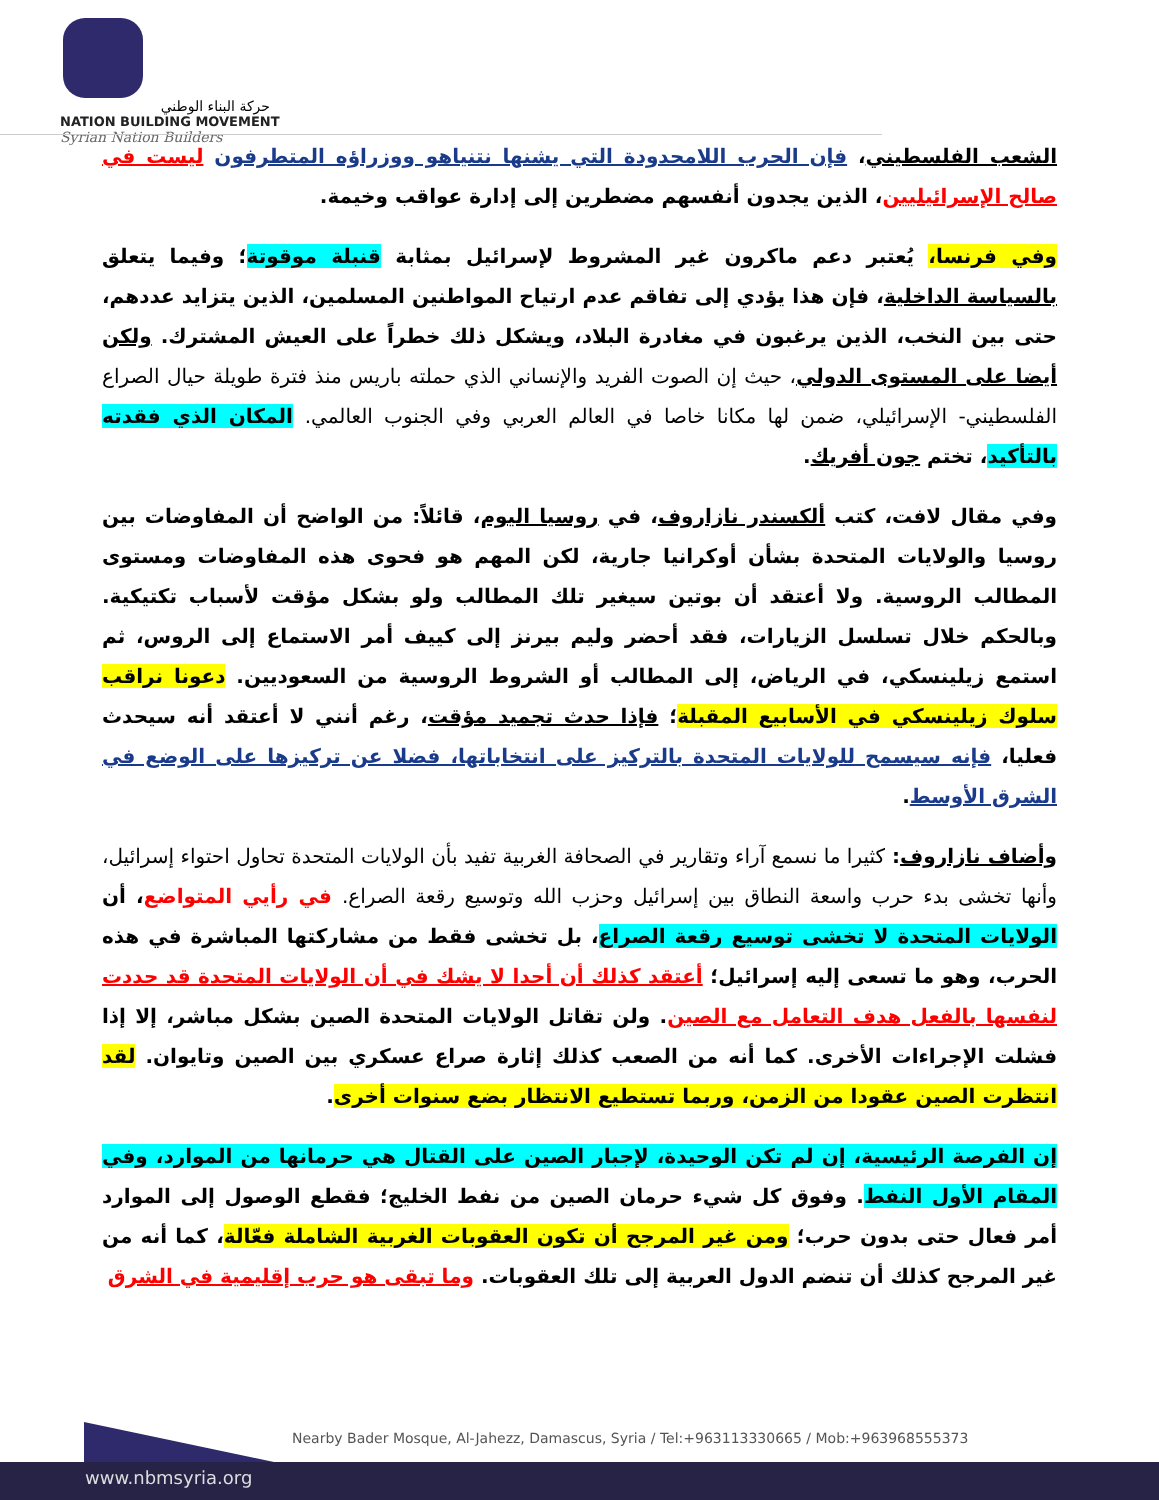حركة البناء الوطني
NATION BUILDING MOVEMENT
Syrian Nation Builders
الشعب الفلسطيني، فإن الحرب اللامحدودة التي يشنها نتنياهو ووزراؤه المتطرفون ليست في صالح الإسرائيليين، الذين يجدون أنفسهم مضطرين إلى إدارة عواقب وخيمة.
وفي فرنسا، يُعتبر دعم ماكرون غير المشروط لإسرائيل بمثابة قنبلة موقوتة؛ وفيما يتعلق بالسياسة الداخلية، فإن هذا يؤدي إلى تفاقم عدم ارتياح المواطنين المسلمين، الذين يتزايد عددهم، حتى بين النخب، الذين يرغبون في مغادرة البلاد، ويشكل ذلك خطراً على العيش المشترك. ولكن أيضا على المستوى الدولي، حيث إن الصوت الفريد والإنساني الذي حملته باريس منذ فترة طويلة حيال الصراع الفلسطيني- الإسرائيلي، ضمن لها مكانا خاصا في العالم العربي وفي الجنوب العالمي. المكان الذي فقدته بالتأكيد، تختم جون أفريك.
وفي مقال لافت، كتب ألكسندر نازاروف، في روسيا اليوم، قائلاً: من الواضح أن المفاوضات بين روسيا والولايات المتحدة بشأن أوكرانيا جارية، لكن المهم هو فحوى هذه المفاوضات ومستوى المطالب الروسية. ولا أعتقد أن بوتين سيغير تلك المطالب ولو بشكل مؤقت لأسباب تكتيكية. وبالحكم خلال تسلسل الزيارات، فقد أحضر وليم بيرنز إلى كييف أمر الاستماع إلى الروس، ثم استمع زيلينسكي، في الرياض، إلى المطالب أو الشروط الروسية من السعوديين. دعونا نراقب سلوك زيلينسكي في الأسابيع المقبلة؛ فإذا حدث تجميد مؤقت، رغم أنني لا أعتقد أنه سيحدث فعليا، فإنه سيسمح للولايات المتحدة بالتركيز على انتخاباتها، فضلا عن تركيزها على الوضع في الشرق الأوسط.
وأضاف نازاروف: كثيرا ما نسمع آراء وتقارير في الصحافة الغربية تفيد بأن الولايات المتحدة تحاول احتواء إسرائيل، وأنها تخشى بدء حرب واسعة النطاق بين إسرائيل وحزب الله وتوسيع رقعة الصراع. في رأيي المتواضع، أن الولايات المتحدة لا تخشى توسيع رقعة الصراع، بل تخشى فقط من مشاركتها المباشرة في هذه الحرب، وهو ما تسعى إليه إسرائيل؛ أعتقد كذلك أن أحدا لا يشك في أن الولايات المتحدة قد حددت لنفسها بالفعل هدف التعامل مع الصين. ولن تقاتل الولايات المتحدة الصين بشكل مباشر، إلا إذا فشلت الإجراءات الأخرى. كما أنه من الصعب كذلك إثارة صراع عسكري بين الصين وتايوان. لقد انتظرت الصين عقودا من الزمن، وربما تستطيع الانتظار بضع سنوات أخرى.
إن الفرصة الرئيسية، إن لم تكن الوحيدة، لإجبار الصين على القتال هي حرمانها من الموارد، وفي المقام الأول النفط. وفوق كل شيء حرمان الصين من نفط الخليج؛ فقطع الوصول إلى الموارد أمر فعال حتى بدون حرب؛ ومن غير المرجح أن تكون العقوبات الغربية الشاملة فعّالة، كما أنه من غير المرجح كذلك أن تنضم الدول العربية إلى تلك العقوبات. وما تبقى هو حرب إقليمية في الشرق
Nearby Bader Mosque, Al-Jahezz, Damascus, Syria / Tel:+963113330665 / Mob:+963968555373
www.nbmsyria.org